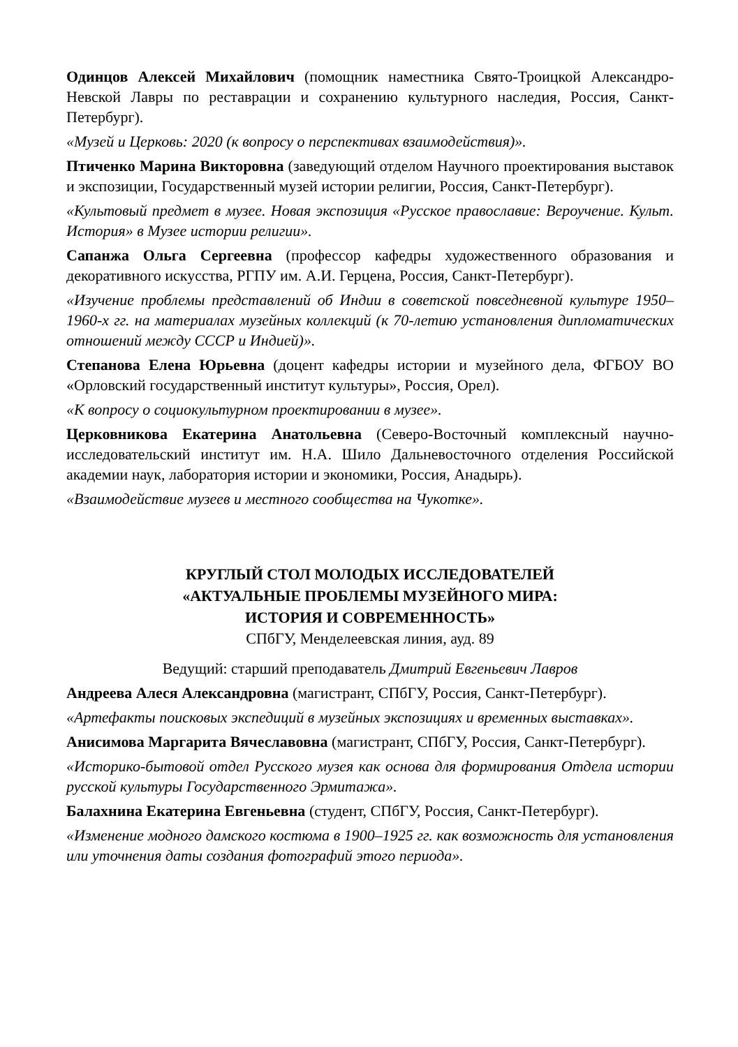Одинцов Алексей Михайлович (помощник наместника Свято-Троицкой Александро-Невской Лавры по реставрации и сохранению культурного наследия, Россия, Санкт-Петербург).
«Музей и Церковь: 2020 (к вопросу о перспективах взаимодействия)».
Птиченко Марина Викторовна (заведующий отделом Научного проектирования выставок и экспозиции, Государственный музей истории религии, Россия, Санкт-Петербург).
«Культовый предмет в музее. Новая экспозиция «Русское православие: Вероучение. Культ. История» в Музее истории религии».
Сапанжа Ольга Сергеевна (профессор кафедры художественного образования и декоративного искусства, РГПУ им. А.И. Герцена, Россия, Санкт-Петербург).
«Изучение проблемы представлений об Индии в советской повседневной культуре 1950–1960-х гг. на материалах музейных коллекций (к 70-летию установления дипломатических отношений между СССР и Индией)».
Степанова Елена Юрьевна (доцент кафедры истории и музейного дела, ФГБОУ ВО «Орловский государственный институт культуры», Россия, Орел).
«К вопросу о социокультурном проектировании в музее».
Церковникова Екатерина Анатольевна (Северо-Восточный комплексный научно-исследовательский институт им. Н.А. Шило Дальневосточного отделения Российской академии наук, лаборатория истории и экономики, Россия, Анадырь).
«Взаимодействие музеев и местного сообщества на Чукотке».
КРУГЛЫЙ СТОЛ МОЛОДЫХ ИССЛЕДОВАТЕЛЕЙ
«АКТУАЛЬНЫЕ ПРОБЛЕМЫ МУЗЕЙНОГО МИРА:
ИСТОРИЯ И СОВРЕМЕННОСТЬ»
СПбГУ, Менделеевская линия, ауд. 89
Ведущий: старший преподаватель Дмитрий Евгеньевич Лавров
Андреева Алеся Александровна (магистрант, СПбГУ, Россия, Санкт-Петербург).
«Артефакты поисковых экспедиций в музейных экспозициях и временных выставках».
Анисимова Маргарита Вячеславовна (магистрант, СПбГУ, Россия, Санкт-Петербург).
«Историко-бытовой отдел Русского музея как основа для формирования Отдела истории русской культуры Государственного Эрмитажа».
Балахнина Екатерина Евгеньевна (студент, СПбГУ, Россия, Санкт-Петербург).
«Изменение модного дамского костюма в 1900–1925 гг. как возможность для установления или уточнения даты создания фотографий этого периода».